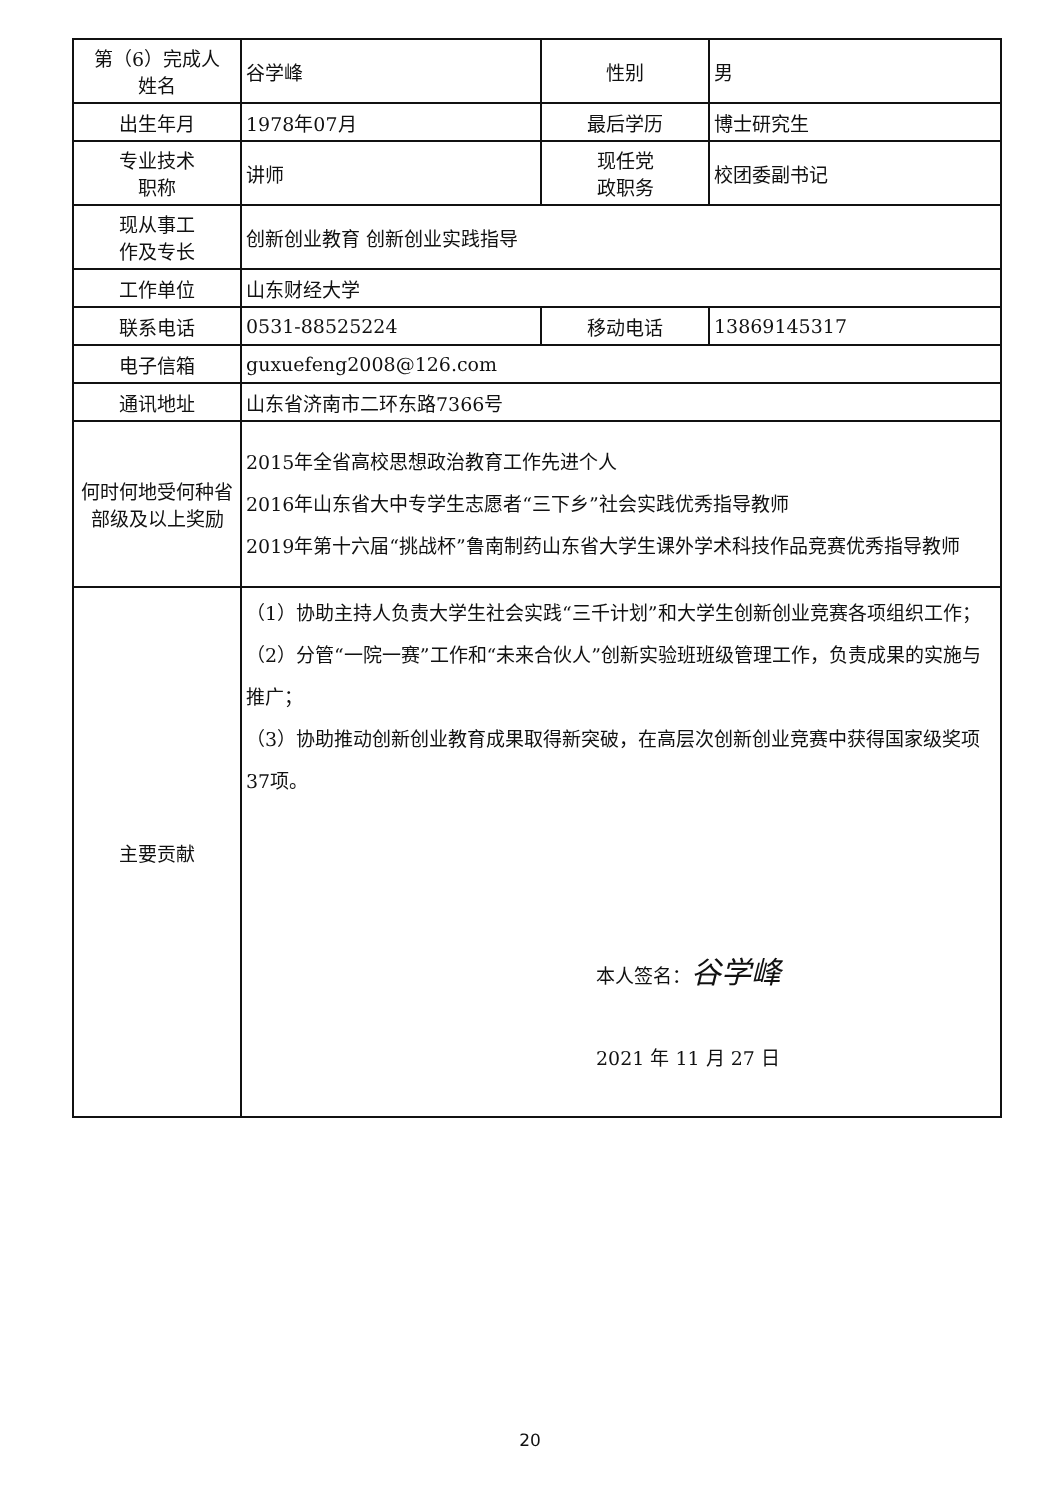| 第（6）完成人 姓名 | 谷学峰 | 性别 | 男 |
| 出生年月 | 1978年07月 | 最后学历 | 博士研究生 |
| 专业技术 职称 | 讲师 | 现任党 政职务 | 校团委副书记 |
| 现从事工 作及专长 | 创新创业教育 创新创业实践指导 | | |
| 工作单位 | 山东财经大学 | | |
| 联系电话 | 0531-88525224 | 移动电话 | 13869145317 |
| 电子信箱 | guxuefeng2008@126.com | | |
| 通讯地址 | 山东省济南市二环东路7366号 | | |
| 何时何地受何种省部级及以上奖励 | 2015年全省高校思想政治教育工作先进个人 2016年山东省大中专学生志愿者“三下乡”社会实践优秀指导教师 2019年第十六届“挑战杯”鲁南制药山东省大学生课外学术科技作品竞赛优秀指导教师 | | |
| 主要贡献 | （1）协助主持人负责大学生社会实践“三千计划”和大学生创新创业竞赛各项组织工作； （2）分管“一院一赛”工作和“未来合伙人”创新实验班班级管理工作，负责成果的实施与推广； （3）协助推动创新创业教育成果取得新突破，在高层次创新创业竞赛中获得国家级奖项37项。 本人签名： 谷学峰 2021 年 11 月 27 日 | | |
20